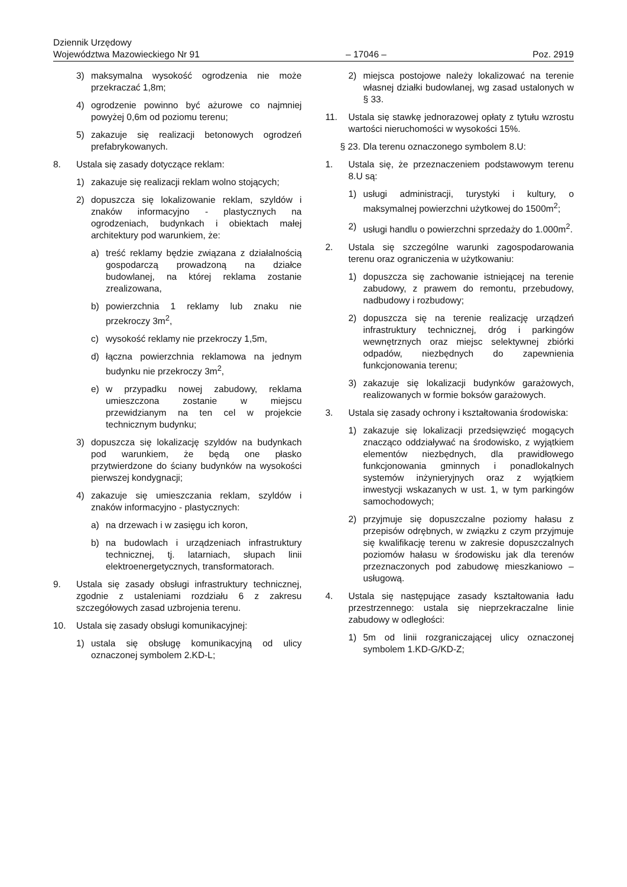Dziennik Urzędowy
Województwa Mazowieckiego Nr 91
– 17046 –
Poz. 2919
3) maksymalna wysokość ogrodzenia nie może przekraczać 1,8m;
4) ogrodzenie powinno być ażurowe co najmniej powyżej 0,6m od poziomu terenu;
5) zakazuje się realizacji betonowych ogrodzeń prefabrykowanych.
8. Ustala się zasady dotyczące reklam:
1) zakazuje się realizacji reklam wolno stojących;
2) dopuszcza się lokalizowanie reklam, szyldów i znaków informacyjno - plastycznych na ogrodzeniach, budynkach i obiektach małej architektury pod warunkiem, że:
a) treść reklamy będzie związana z działalnością gospodarczą prowadzoną na działce budowlanej, na której reklama zostanie zrealizowana,
b) powierzchnia 1 reklamy lub znaku nie przekroczy 3m<sup>2</sup>,
c) wysokość reklamy nie przekroczy 1,5m,
d) łączna powierzchnia reklamowa na jednym budynku nie przekroczy 3m<sup>2</sup>,
e) w przypadku nowej zabudowy, reklama umieszczona zostanie w miejscu przewidzianym na ten cel w projekcie technicznym budynku;
3) dopuszcza się lokalizację szyldów na budynkach pod warunkiem, że będą one płasko przytwierdzone do ściany budynków na wysokości pierwszej kondygnacji;
4) zakazuje się umieszczania reklam, szyldów i znaków informacyjno - plastycznych:
a) na drzewach i w zasięgu ich koron,
b) na budowlach i urządzeniach infrastruktury technicznej, tj. latarniach, słupach linii elektroenergetycznych, transformatorach.
9. Ustala się zasady obsługi infrastruktury technicznej, zgodnie z ustaleniami rozdziału 6 z zakresu szczegółowych zasad uzbrojenia terenu.
10. Ustala się zasady obsługi komunikacyjnej:
1) ustala się obsługę komunikacyjną od ulicy oznaczonej symbolem 2.KD-L;
2) miejsca postojowe należy lokalizować na terenie własnej działki budowlanej, wg zasad ustalonych w § 33.
11. Ustala się stawkę jednorazowej opłaty z tytułu wzrostu wartości nieruchomości w wysokości 15%.
§ 23. Dla terenu oznaczonego symbolem 8.U:
1. Ustala się, że przeznaczeniem podstawowym terenu 8.U są:
1) usługi administracji, turystyki i kultury, o maksymalnej powierzchni użytkowej do 1500m<sup>2</sup>;
2) usługi handlu o powierzchni sprzedaży do 1.000m<sup>2</sup>.
2. Ustala się szczególne warunki zagospodarowania terenu oraz ograniczenia w użytkowaniu:
1) dopuszcza się zachowanie istniejącej na terenie zabudowy, z prawem do remontu, przebudowy, nadbudowy i rozbudowy;
2) dopuszcza się na terenie realizację urządzeń infrastruktury technicznej, dróg i parkingów wewnętrznych oraz miejsc selektywnej zbiórki odpadów, niezbędnych do zapewnienia funkcjonowania terenu;
3) zakazuje się lokalizacji budynków garażowych, realizowanych w formie boksów garażowych.
3. Ustala się zasady ochrony i kształtowania środowiska:
1) zakazuje się lokalizacji przedsięwzięć mogących znacząco oddziaływać na środowisko, z wyjątkiem elementów niezbędnych, dla prawidłowego funkcjonowania gminnych i ponadlokalnych systemów inżynieryjnych oraz z wyjątkiem inwestycji wskazanych w ust. 1, w tym parkingów samochodowych;
2) przyjmuje się dopuszczalne poziomy hałasu z przepisów odrębnych, w związku z czym przyjmuje się kwalifikację terenu w zakresie dopuszczalnych poziomów hałasu w środowisku jak dla terenów przeznaczonych pod zabudowę mieszkaniowo – usługową.
4. Ustala się następujące zasady kształtowania ładu przestrzennego: ustala się nieprzekraczalne linie zabudowy w odległości:
1) 5m od linii rozgraniczającej ulicy oznaczonej symbolem 1.KD-G/KD-Z;